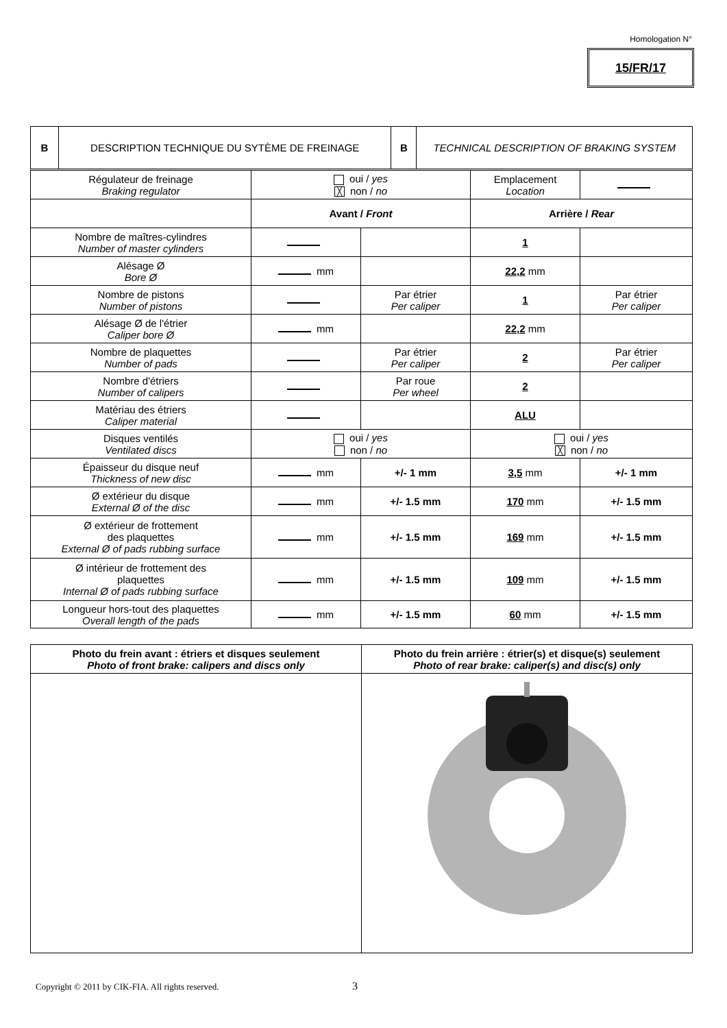Homologation N°
15/FR/17
| B | DESCRIPTION TECHNIQUE DU SYTÈME DE FREINAGE | B | TECHNICAL DESCRIPTION OF BRAKING SYSTEM |
| Régulateur de freinage Braking regulator | oui / yes ╳ non / no | | Emplacement Location | |
| | Avant / Front | | Arrière / Rear | |
| Nombre de maîtres-cylindres Number of master cylinders | | | 1 | |
| Alésage Ø Bore Ø | mm | | 22,2 mm | |
| Nombre de pistons Number of pistons | | Par étrier Per caliper | 1 | Par étrier Per caliper |
| Alésage Ø de l'étrier Caliper bore Ø | mm | | 22,2 mm | |
| Nombre de plaquettes Number of pads | | Par étrier Per caliper | 2 | Par étrier Per caliper |
| Nombre d'étriers Number of calipers | | Par roue Per wheel | 2 | |
| Matériau des étriers Caliper material | | | ALU | |
| Disques ventilés Ventilated discs | oui / yes non / no | | oui / yes ╳ non / no | |
| Épaisseur du disque neuf Thickness of new disc | mm | +/- 1 mm | 3,5 mm | +/- 1 mm |
| Ø extérieur du disque External Ø of the disc | mm | +/- 1.5 mm | 170 mm | +/- 1.5 mm |
| Ø extérieur de frottement des plaquettes External Ø of pads rubbing surface | mm | +/- 1.5 mm | 169 mm | +/- 1.5 mm |
| Ø intérieur de frottement des plaquettes Internal Ø of pads rubbing surface | mm | +/- 1.5 mm | 109 mm | +/- 1.5 mm |
| Longueur hors-tout des plaquettes Overall length of the pads | mm | +/- 1.5 mm | 60 mm | +/- 1.5 mm |
| Photo du frein avant : étriers et disques seulement Photo of front brake: calipers and discs only | Photo du frein arrière : étrier(s) et disque(s) seulement Photo of rear brake: caliper(s) and disc(s) only |
Copyright © 2011 by CIK-FIA. All rights reserved.
3